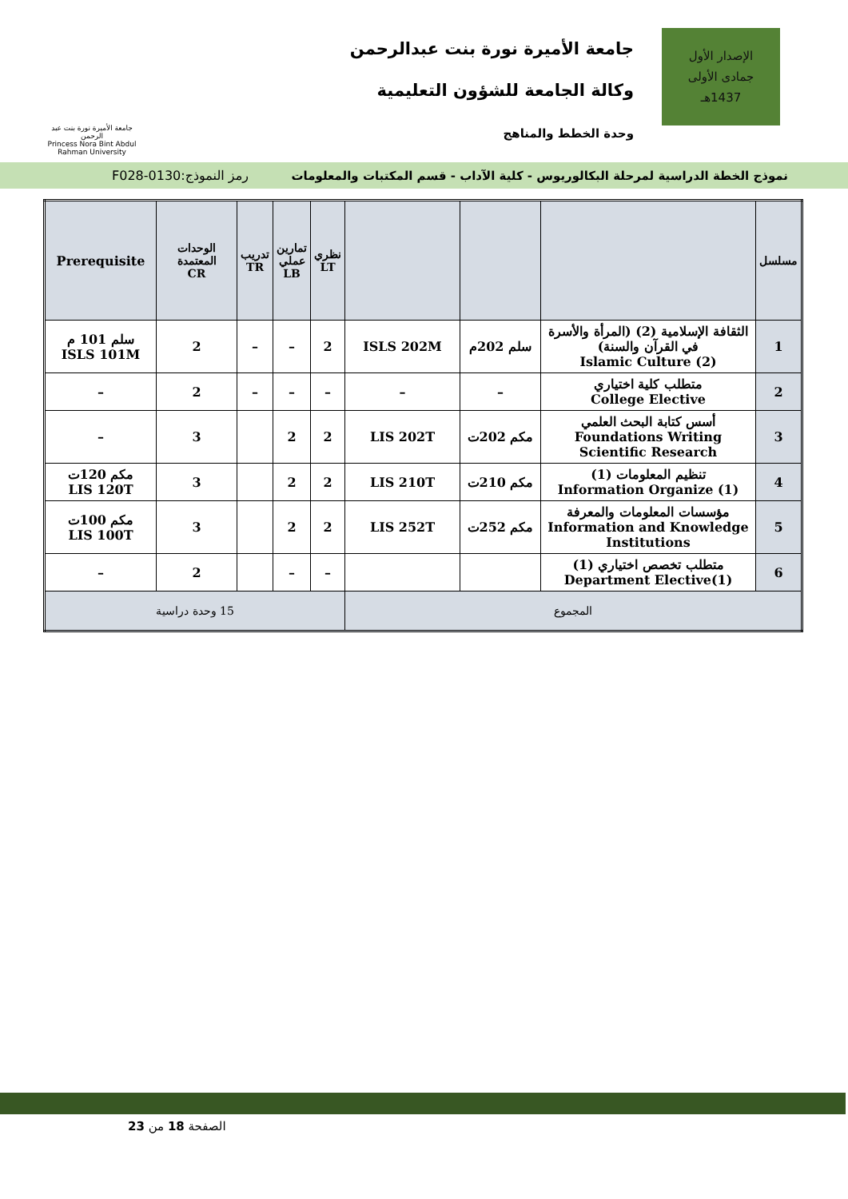الإصدار الأول
جمادى الأولى
1437هـ
جامعة الأميرة نورة بنت عبدالرحمن
وكالة الجامعة للشؤون التعليمية
وحدة الخطط والمناهج
جامعة الأميرة نورة بنت عبد الرحمن
Princess Nora Bint Abdul Rahman University
نموذج الخطة الدراسية لمرحلة البكالوريوس - كلية الآداب - قسم المكتبات والمعلومات رمز النموذج:0130-F028
| مسلسل | | | | نظري LT | تمارين عملي LB | تدريب TR | الوحدات المعتمدة CR | Prerequisite |
| --- | --- | --- | --- | --- | --- | --- | --- | --- |
| 1 | الثقافة الإسلامية (2) (المرأة والأسرة في القرآن والسنة) Islamic Culture (2) | سلم 202م | ISLS 202M | 2 | – | – | 2 | سلم 101 م ISLS 101M |
| 2 | متطلب كلية اختياري College Elective | – | – | – | – | – | 2 | – |
| 3 | أسس كتابة البحث العلمي Foundations Writing Scientific Research | مكم 202ت | LIS 202T | 2 | 2 | | 3 | – |
| 4 | تنظيم المعلومات (1) Information Organize (1) | مكم 210ت | LIS 210T | 2 | 2 | | 3 | مكم 120ت LIS 120T |
| 5 | مؤسسات المعلومات والمعرفة Information and Knowledge Institutions | مكم 252ت | LIS 252T | 2 | 2 | | 3 | مكم 100ت LIS 100T |
| 6 | متطلب تخصص اختياري (1) Department Elective(1) | | | – | – | | 2 | – |
| المجموع | | | | 15 وحدة دراسية | | | | |
الصفحة 18 من 23